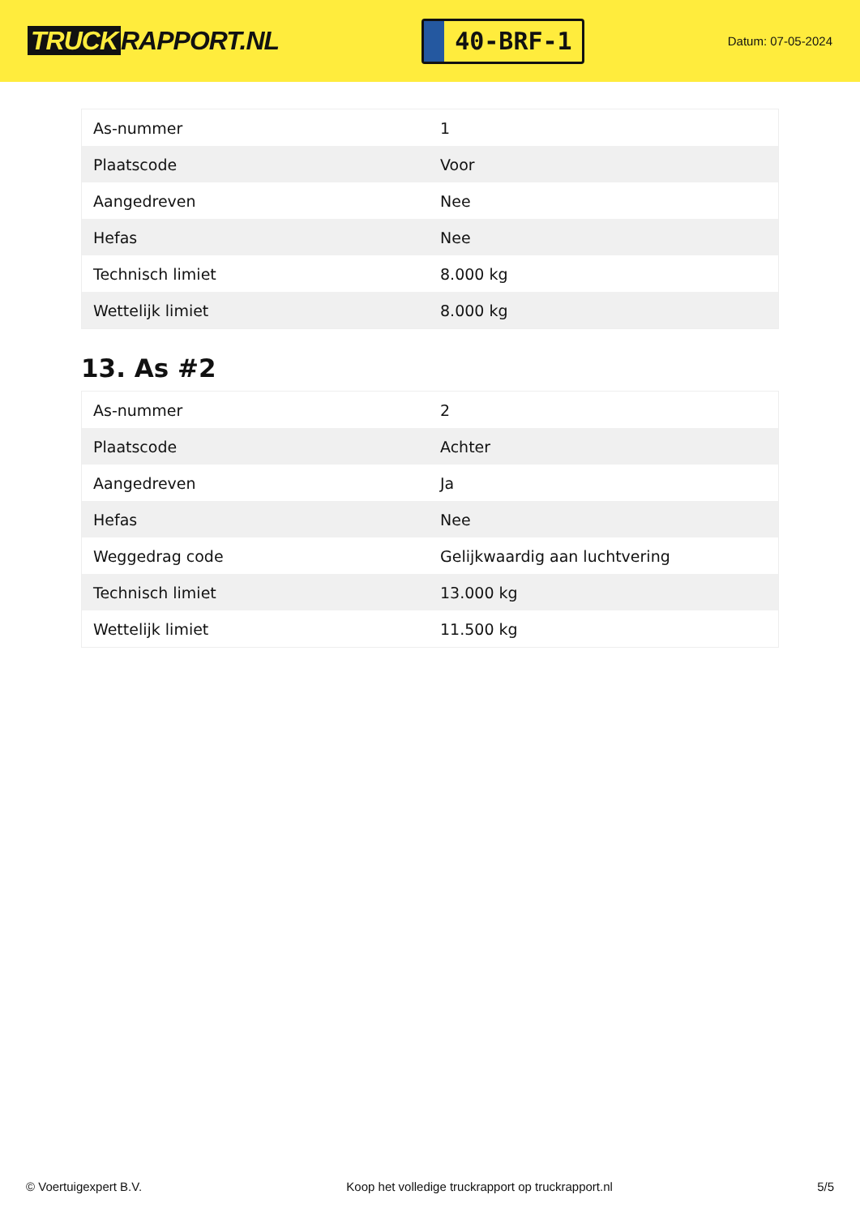TRUCK RAPPORT.NL
40-BRF-1
Datum: 07-05-2024
| As-nummer | 1 |
| Plaatscode | Voor |
| Aangedreven | Nee |
| Hefas | Nee |
| Technisch limiet | 8.000 kg |
| Wettelijk limiet | 8.000 kg |
13. As #2
| As-nummer | 2 |
| Plaatscode | Achter |
| Aangedreven | Ja |
| Hefas | Nee |
| Weggedrag code | Gelijkwaardig aan luchtvering |
| Technisch limiet | 13.000 kg |
| Wettelijk limiet | 11.500 kg |
© Voertuigexpert B.V. Koop het volledige truckrapport op truckrapport.nl 5/5